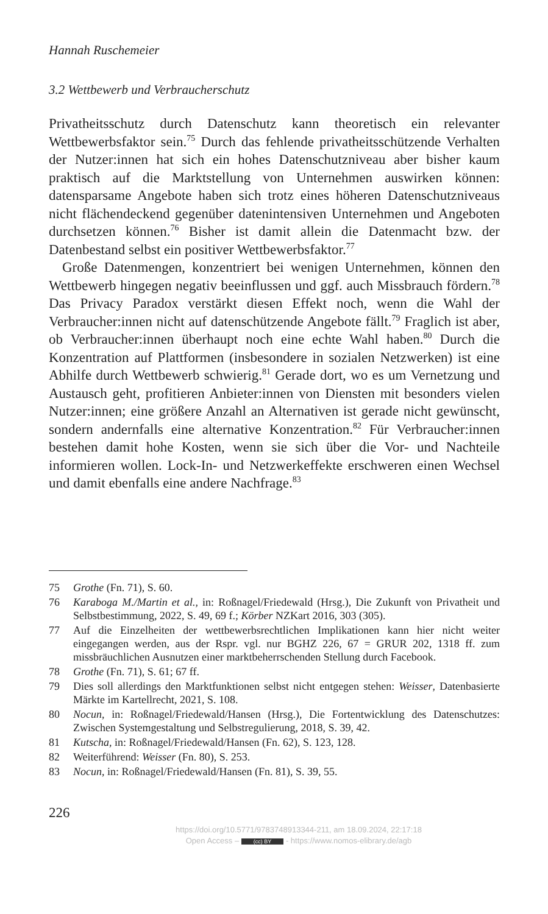Hannah Ruschemeier
3.2 Wettbewerb und Verbraucherschutz
Privatheitsschutz durch Datenschutz kann theoretisch ein relevanter Wettbewerbsfaktor sein.<sup>75</sup> Durch das fehlende privatheitsschützende Verhalten der Nutzer:innen hat sich ein hohes Datenschutzniveau aber bisher kaum praktisch auf die Marktstellung von Unternehmen auswirken können: datensparsame Angebote haben sich trotz eines höheren Datenschutzniveaus nicht flächendeckend gegenüber datenintensiven Unternehmen und Angeboten durchsetzen können.<sup>76</sup> Bisher ist damit allein die Datenmacht bzw. der Datenbestand selbst ein positiver Wettbewerbsfaktor.<sup>77</sup>
Große Datenmengen, konzentriert bei wenigen Unternehmen, können den Wettbewerb hingegen negativ beeinflussen und ggf. auch Missbrauch fördern.<sup>78</sup> Das Privacy Paradox verstärkt diesen Effekt noch, wenn die Wahl der Verbraucher:innen nicht auf datenschützende Angebote fällt.<sup>79</sup> Fraglich ist aber, ob Verbraucher:innen überhaupt noch eine echte Wahl haben.<sup>80</sup> Durch die Konzentration auf Plattformen (insbesondere in sozialen Netzwerken) ist eine Abhilfe durch Wettbewerb schwierig.<sup>81</sup> Gerade dort, wo es um Vernetzung und Austausch geht, profitieren Anbieter:innen von Diensten mit besonders vielen Nutzer:innen; eine größere Anzahl an Alternativen ist gerade nicht gewünscht, sondern andernfalls eine alternative Konzentration.<sup>82</sup> Für Verbraucher:innen bestehen damit hohe Kosten, wenn sie sich über die Vor- und Nachteile informieren wollen. Lock-In- und Netzwerkeffekte erschweren einen Wechsel und damit ebenfalls eine andere Nachfrage.<sup>83</sup>
75 Grothe (Fn. 71), S. 60.
76 Karaboga M./Martin et al., in: Roßnagel/Friedewald (Hrsg.), Die Zukunft von Privatheit und Selbstbestimmung, 2022, S. 49, 69 f.; Körber NZKart 2016, 303 (305).
77 Auf die Einzelheiten der wettbewerbsrechtlichen Implikationen kann hier nicht weiter eingegangen werden, aus der Rspr. vgl. nur BGHZ 226, 67 = GRUR 202, 1318 ff. zum missbräuchlichen Ausnutzen einer marktbeherrschenden Stellung durch Facebook.
78 Grothe (Fn. 71), S. 61; 67 ff.
79 Dies soll allerdings den Marktfunktionen selbst nicht entgegen stehen: Weisser, Datenbasierte Märkte im Kartellrecht, 2021, S. 108.
80 Nocun, in: Roßnagel/Friedewald/Hansen (Hrsg.), Die Fortentwicklung des Datenschutzes: Zwischen Systemgestaltung und Selbstregulierung, 2018, S. 39, 42.
81 Kutscha, in: Roßnagel/Friedewald/Hansen (Fn. 62), S. 123, 128.
82 Weiterführend: Weisser (Fn. 80), S. 253.
83 Nocun, in: Roßnagel/Friedewald/Hansen (Fn. 81), S. 39, 55.
226
https://doi.org/10.5771/9783748913344-211, am 18.09.2024, 22:17:18
Open Access – (cc) BY - https://www.nomos-elibrary.de/agb